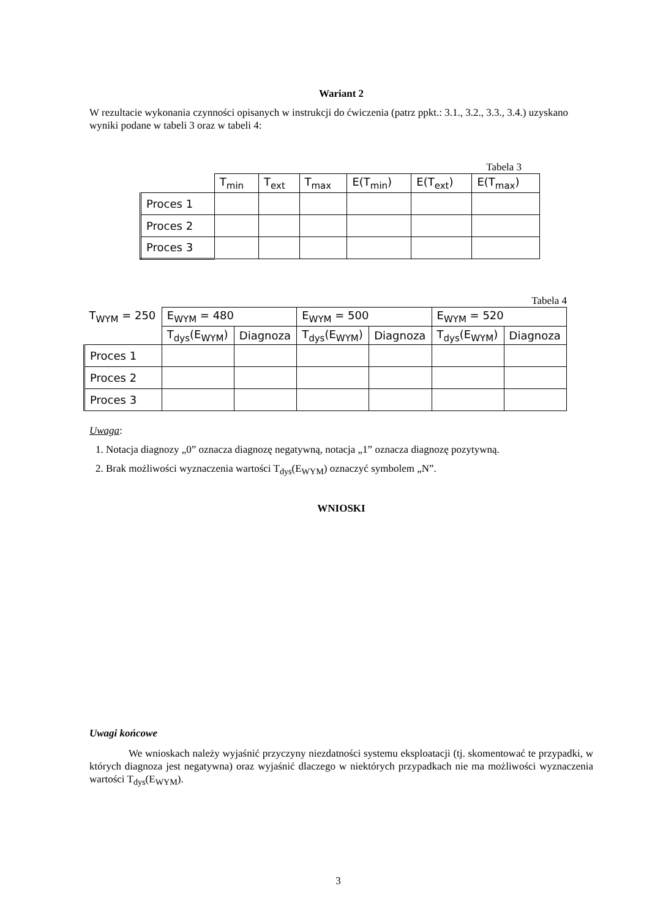Wariant 2
W rezultacie wykonania czynności opisanych w instrukcji do ćwiczenia (patrz ppkt.: 3.1., 3.2., 3.3., 3.4.) uzyskano wyniki podane w tabeli 3 oraz w tabeli 4:
Tabela 3
| | T<sub>min</sub> | T<sub>ext</sub> | T<sub>max</sub> | E(T<sub>min</sub>) | E(T<sub>ext</sub>) | E(T<sub>max</sub>) |
| Proces 1 | | | | | | |
| Proces 2 | | | | | | |
| Proces 3 | | | | | | |
Tabela 4
| T<sub>WYM</sub> = 250 | E<sub>WYM</sub> = 480 | | E<sub>WYM</sub> = 500 | | E<sub>WYM</sub> = 520 | |
| | T<sub>dys</sub>(E<sub>WYM</sub>) | Diagnoza | T<sub>dys</sub>(E<sub>WYM</sub>) | Diagnoza | T<sub>dys</sub>(E<sub>WYM</sub>) | Diagnoza |
| Proces 1 | | | | | | |
| Proces 2 | | | | | | |
| Proces 3 | | | | | | |
Uwaga:
1. Notacja diagnozy „0” oznacza diagnozę negatywną, notacja „1” oznacza diagnozę pozytywną.
2. Brak możliwości wyznaczenia wartości T<sub>dys</sub>(E<sub>WYM</sub>) oznaczyć symbolem „N”.
WNIOSKI
Uwagi końcowe
We wnioskach należy wyjaśnić przyczyny niezdatności systemu eksploatacji (tj. skomentować te przypadki, w których diagnoza jest negatywna) oraz wyjaśnić dlaczego w niektórych przypadkach nie ma możliwości wyznaczenia wartości T<sub>dys</sub>(E<sub>WYM</sub>).
3